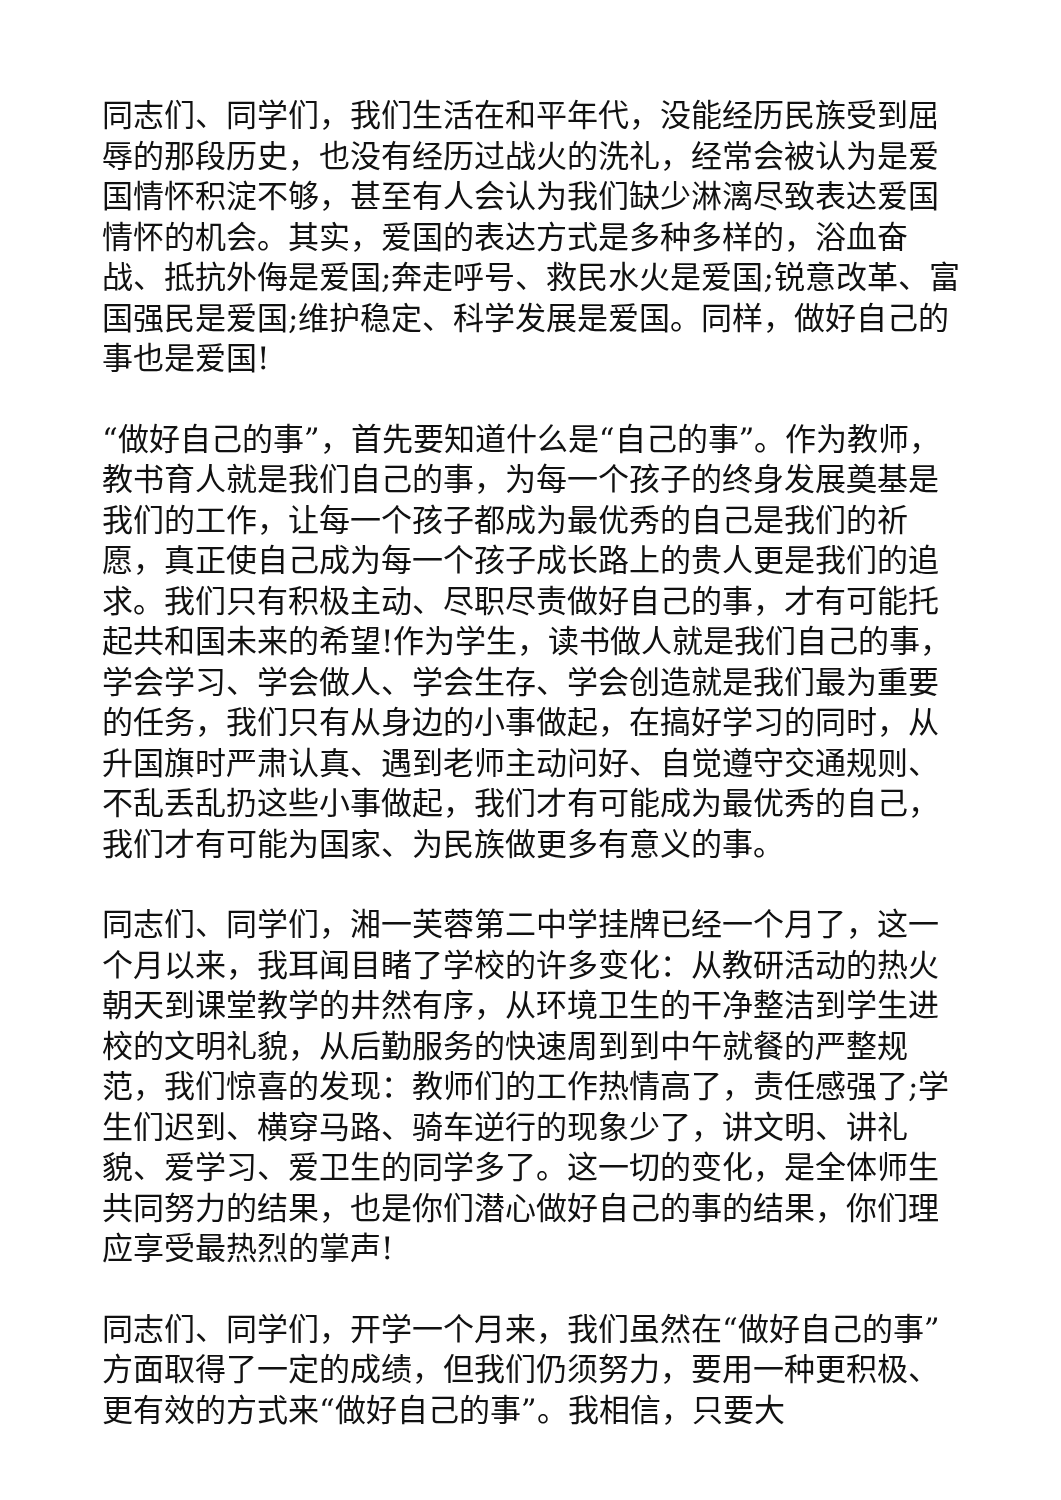同志们、同学们，我们生活在和平年代，没能经历民族受到屈辱的那段历史，也没有经历过战火的洗礼，经常会被认为是爱国情怀积淀不够，甚至有人会认为我们缺少淋漓尽致表达爱国情怀的机会。其实，爱国的表达方式是多种多样的，浴血奋战、抵抗外侮是爱国;奔走呼号、救民水火是爱国;锐意改革、富国强民是爱国;维护稳定、科学发展是爱国。同样，做好自己的事也是爱国!
“做好自己的事”，首先要知道什么是“自己的事”。作为教师，教书育人就是我们自己的事，为每一个孩子的终身发展奠基是我们的工作，让每一个孩子都成为最优秀的自己是我们的祈愿，真正使自己成为每一个孩子成长路上的贵人更是我们的追求。我们只有积极主动、尽职尽责做好自己的事，才有可能托起共和国未来的希望!作为学生，读书做人就是我们自己的事，学会学习、学会做人、学会生存、学会创造就是我们最为重要的任务，我们只有从身边的小事做起，在搞好学习的同时，从升国旗时严肃认真、遇到老师主动问好、自觉遵守交通规则、不乱丢乱扔这些小事做起，我们才有可能成为最优秀的自己，我们才有可能为国家、为民族做更多有意义的事。
同志们、同学们，湘一芙蓉第二中学挂牌已经一个月了，这一个月以来，我耳闻目睹了学校的许多变化：从教研活动的热火朝天到课堂教学的井然有序，从环境卫生的干净整洁到学生进校的文明礼貌，从后勤服务的快速周到到中午就餐的严整规范，我们惊喜的发现：教师们的工作热情高了，责任感强了;学生们迟到、横穿马路、骑车逆行的现象少了，讲文明、讲礼貌、爱学习、爱卫生的同学多了。这一切的变化，是全体师生共同努力的结果，也是你们潜心做好自己的事的结果，你们理应享受最热烈的掌声!
同志们、同学们，开学一个月来，我们虽然在“做好自己的事”方面取得了一定的成绩，但我们仍须努力，要用一种更积极、更有效的方式来“做好自己的事”。我相信，只要大